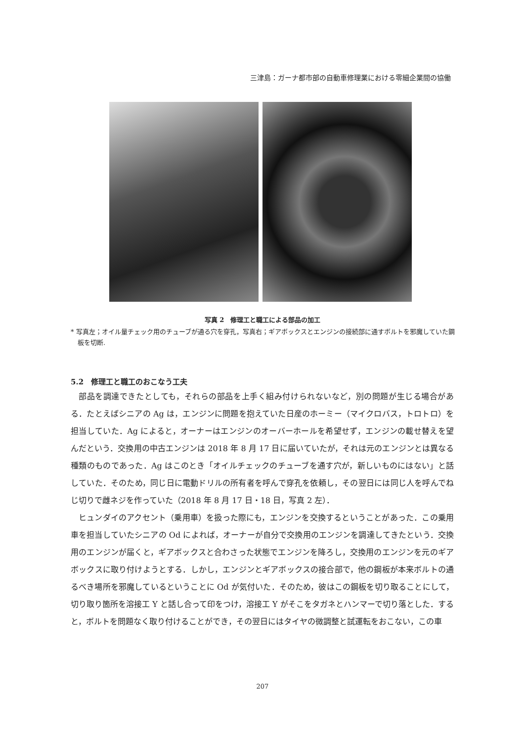三津島：ガーナ都市部の自動車修理業における零細企業間の協働
写真 2　修理工と職工による部品の加工
* 写真左；オイル量チェック用のチューブが通る穴を穿孔，写真右；ギアボックスとエンジンの接続部に通すボルトを邪魔していた鋼板を切断.
5.2　修理工と職工のおこなう工夫
部品を調達できたとしても，それらの部品を上手く組み付けられないなど，別の問題が生じる場合がある．たとえばシニアの Ag は，エンジンに問題を抱えていた日産のホーミー（マイクロバス，トロトロ）を担当していた．Ag によると，オーナーはエンジンのオーバーホールを希望せず，エンジンの載せ替えを望んだという．交換用の中古エンジンは 2018 年 8 月 17 日に届いていたが，それは元のエンジンとは異なる種類のものであった．Ag はこのとき「オイルチェックのチューブを通す穴が，新しいものにはない」と話していた．そのため，同じ日に電動ドリルの所有者を呼んで穿孔を依頼し，その翌日には同じ人を呼んでねじ切りで雌ネジを作っていた（2018 年 8 月 17 日・18 日，写真 2 左）．
ヒュンダイのアクセント（乗用車）を扱った際にも，エンジンを交換するということがあった．この乗用車を担当していたシニアの Od によれば，オーナーが自分で交換用のエンジンを調達してきたという．交換用のエンジンが届くと，ギアボックスと合わさった状態でエンジンを降ろし，交換用のエンジンを元のギアボックスに取り付けようとする．しかし，エンジンとギアボックスの接合部で，他の鋼板が本来ボルトの通るべき場所を邪魔しているということに Od が気付いた．そのため，彼はこの鋼板を切り取ることにして，切り取り箇所を溶接工 Y と話し合って印をつけ，溶接工 Y がそこをタガネとハンマーで切り落とした．すると，ボルトを問題なく取り付けることができ，その翌日にはタイヤの微調整と試運転をおこない，この車
207